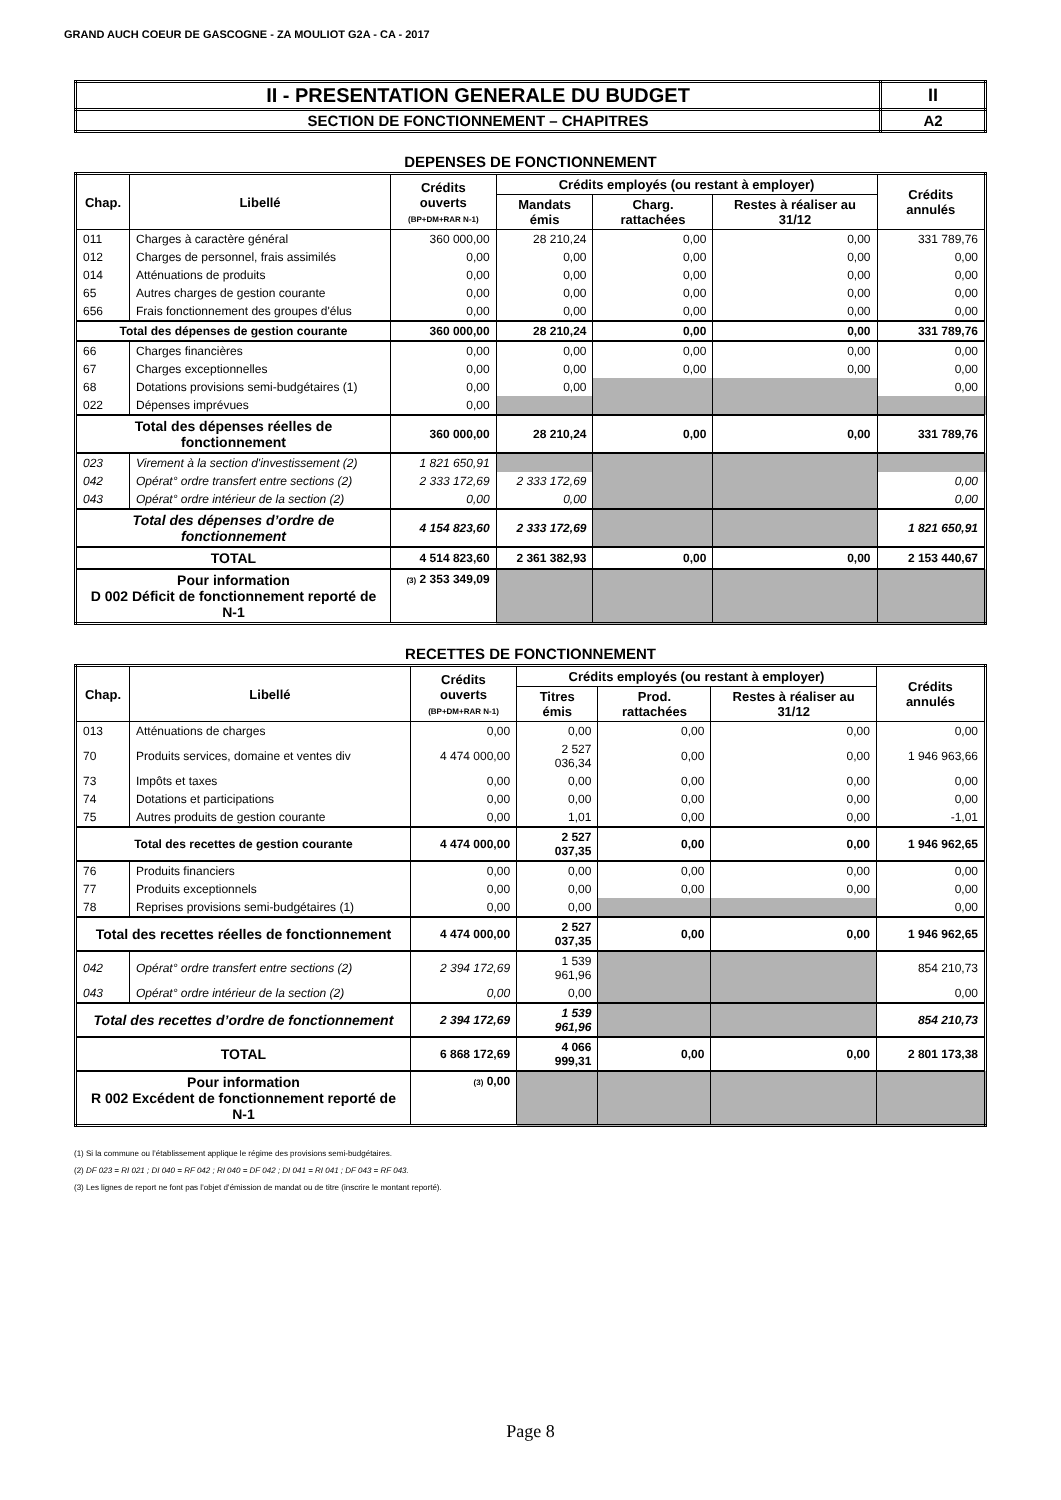GRAND AUCH COEUR DE GASCOGNE - ZA MOULIOT G2A - CA - 2017
| II - PRESENTATION GENERALE DU BUDGET | II |
| SECTION DE FONCTIONNEMENT – CHAPITRES | A2 |
DEPENSES DE FONCTIONNEMENT
| Chap. | Libellé | Crédits ouverts (BP+DM+RAR N-1) | Crédits employés (ou restant à employer) | | | Crédits annulés |
| --- | --- | --- | --- | --- | --- | --- |
| | | | Mandats émis | Charg. rattachées | Restes à réaliser au 31/12 | |
| 011 | Charges à caractère général | 360 000,00 | 28 210,24 | 0,00 | 0,00 | 331 789,76 |
| 012 | Charges de personnel, frais assimilés | 0,00 | 0,00 | 0,00 | 0,00 | 0,00 |
| 014 | Atténuations de produits | 0,00 | 0,00 | 0,00 | 0,00 | 0,00 |
| 65 | Autres charges de gestion courante | 0,00 | 0,00 | 0,00 | 0,00 | 0,00 |
| 656 | Frais fonctionnement des groupes d'élus | 0,00 | 0,00 | 0,00 | 0,00 | 0,00 |
| Total des dépenses de gestion courante | | 360 000,00 | 28 210,24 | 0,00 | 0,00 | 331 789,76 |
| 66 | Charges financières | 0,00 | 0,00 | 0,00 | 0,00 | 0,00 |
| 67 | Charges exceptionnelles | 0,00 | 0,00 | 0,00 | 0,00 | 0,00 |
| 68 | Dotations provisions semi-budgétaires (1) | 0,00 | 0,00 | | | 0,00 |
| 022 | Dépenses imprévues | 0,00 | | | | |
| Total des dépenses réelles de fonctionnement | | 360 000,00 | 28 210,24 | 0,00 | 0,00 | 331 789,76 |
| 023 | Virement à la section d'investissement (2) | 1 821 650,91 | | | | |
| 042 | Opérat° ordre transfert entre sections (2) | 2 333 172,69 | 2 333 172,69 | | | 0,00 |
| 043 | Opérat° ordre intérieur de la section (2) | 0,00 | 0,00 | | | 0,00 |
| Total des dépenses d’ordre de fonctionnement | | 4 154 823,60 | 2 333 172,69 | | | 1 821 650,91 |
| TOTAL | | 4 514 823,60 | 2 361 382,93 | 0,00 | 0,00 | 2 153 440,67 |
| Pour information D 002 Déficit de fonctionnement reporté de N-1 | | (3) 2 353 349,09 | | | | |
RECETTES DE FONCTIONNEMENT
| Chap. | Libellé | Crédits ouverts (BP+DM+RAR N-1) | Crédits employés (ou restant à employer) | | | Crédits annulés |
| --- | --- | --- | --- | --- | --- | --- |
| | | | Titres émis | Prod. rattachées | Restes à réaliser au 31/12 | |
| 013 | Atténuations de charges | 0,00 | 0,00 | 0,00 | 0,00 | 0,00 |
| 70 | Produits services, domaine et ventes div | 4 474 000,00 | 2 527 036,34 | 0,00 | 0,00 | 1 946 963,66 |
| 73 | Impôts et taxes | 0,00 | 0,00 | 0,00 | 0,00 | 0,00 |
| 74 | Dotations et participations | 0,00 | 0,00 | 0,00 | 0,00 | 0,00 |
| 75 | Autres produits de gestion courante | 0,00 | 1,01 | 0,00 | 0,00 | -1,01 |
| Total des recettes de gestion courante | | 4 474 000,00 | 2 527 037,35 | 0,00 | 0,00 | 1 946 962,65 |
| 76 | Produits financiers | 0,00 | 0,00 | 0,00 | 0,00 | 0,00 |
| 77 | Produits exceptionnels | 0,00 | 0,00 | 0,00 | 0,00 | 0,00 |
| 78 | Reprises provisions semi-budgétaires (1) | 0,00 | 0,00 | | | 0,00 |
| Total des recettes réelles de fonctionnement | | 4 474 000,00 | 2 527 037,35 | 0,00 | 0,00 | 1 946 962,65 |
| 042 | Opérat° ordre transfert entre sections (2) | 2 394 172,69 | 1 539 961,96 | | | 854 210,73 |
| 043 | Opérat° ordre intérieur de la section (2) | 0,00 | 0,00 | | | 0,00 |
| Total des recettes d’ordre de fonctionnement | | 2 394 172,69 | 1 539 961,96 | | | 854 210,73 |
| TOTAL | | 6 868 172,69 | 4 066 999,31 | 0,00 | 0,00 | 2 801 173,38 |
| Pour information R 002 Excédent de fonctionnement reporté de N-1 | | (3) 0,00 | | | | |
(1) Si la commune ou l’établissement applique le régime des provisions semi-budgétaires.
(2) DF 023 = RI 021 ; DI 040 = RF 042 ; RI 040 = DF 042 ; DI 041 = RI 041 ; DF 043 = RF 043.
(3) Les lignes de report ne font pas l’objet d’émission de mandat ou de titre (inscrire le montant reporté).
Page 8